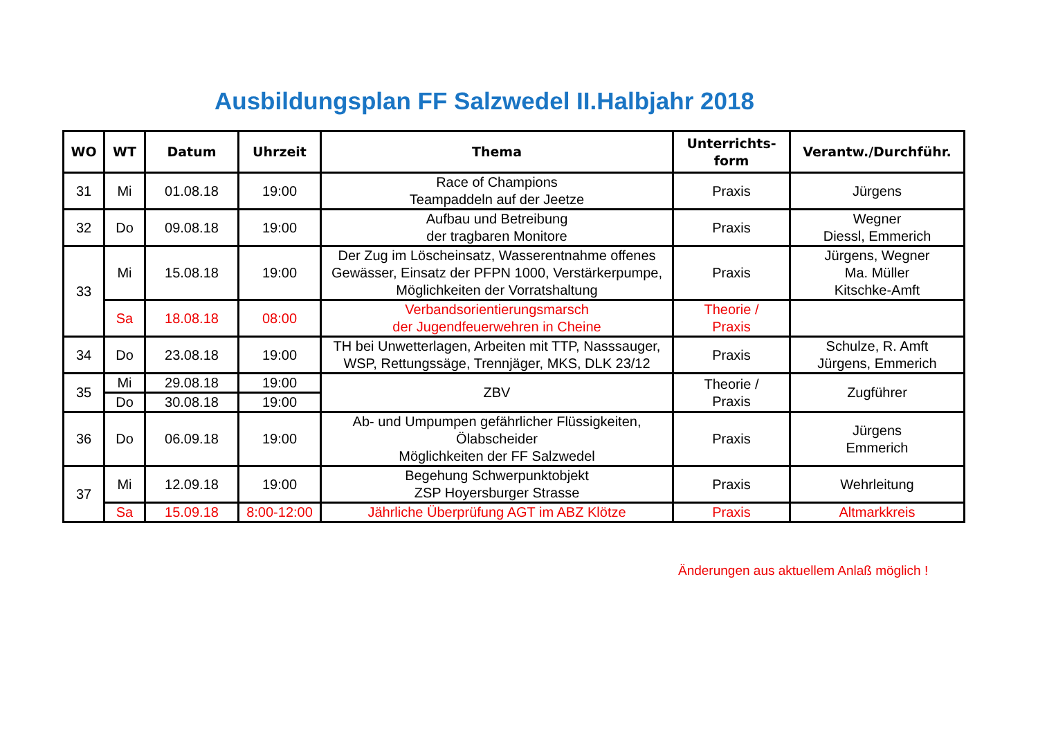Ausbildungsplan FF Salzwedel II.Halbjahr 2018
| WO | WT | Datum | Uhrzeit | Thema | Unterrichts- form | Verantw./Durchführ. |
| --- | --- | --- | --- | --- | --- | --- |
| 31 | Mi | 01.08.18 | 19:00 | Race of Champions Teampaddeln auf der Jeetze | Praxis | Jürgens |
| 32 | Do | 09.08.18 | 19:00 | Aufbau und Betreibung der tragbaren Monitore | Praxis | Wegner Diessl, Emmerich |
| 33 | Mi | 15.08.18 | 19:00 | Der Zug im Löscheinsatz, Wasserentnahme offenes Gewässer, Einsatz der PFPN 1000, Verstärkerpumpe, Möglichkeiten der Vorratshaltung | Praxis | Jürgens, Wegner Ma. Müller Kitschke-Amft |
| | Sa | 18.08.18 | 08:00 | Verbandsorientierungsmarsch der Jugendfeuerwehren in Cheine | Theorie / Praxis | |
| 34 | Do | 23.08.18 | 19:00 | TH bei Unwetterlagen, Arbeiten mit TTP, Nasssauger, WSP, Rettungssäge, Trennjäger, MKS, DLK 23/12 | Praxis | Schulze, R. Amft Jürgens, Emmerich |
| 35 | Mi | 29.08.18 | 19:00 | ZBV | Theorie / Praxis | Zugführer |
| | Do | 30.08.18 | 19:00 | | | |
| 36 | Do | 06.09.18 | 19:00 | Ab- und Umpumpen gefährlicher Flüssigkeiten, Ölabscheider Möglichkeiten der FF Salzwedel | Praxis | Jürgens Emmerich |
| 37 | Mi | 12.09.18 | 19:00 | Begehung Schwerpunktobjekt ZSP Hoyersburger Strasse | Praxis | Wehrleitung |
| | Sa | 15.09.18 | 8:00-12:00 | Jährliche Überprüfung AGT im ABZ Klötze | Praxis | Altmarkkreis |
Änderungen aus aktuellem Anlaß möglich !